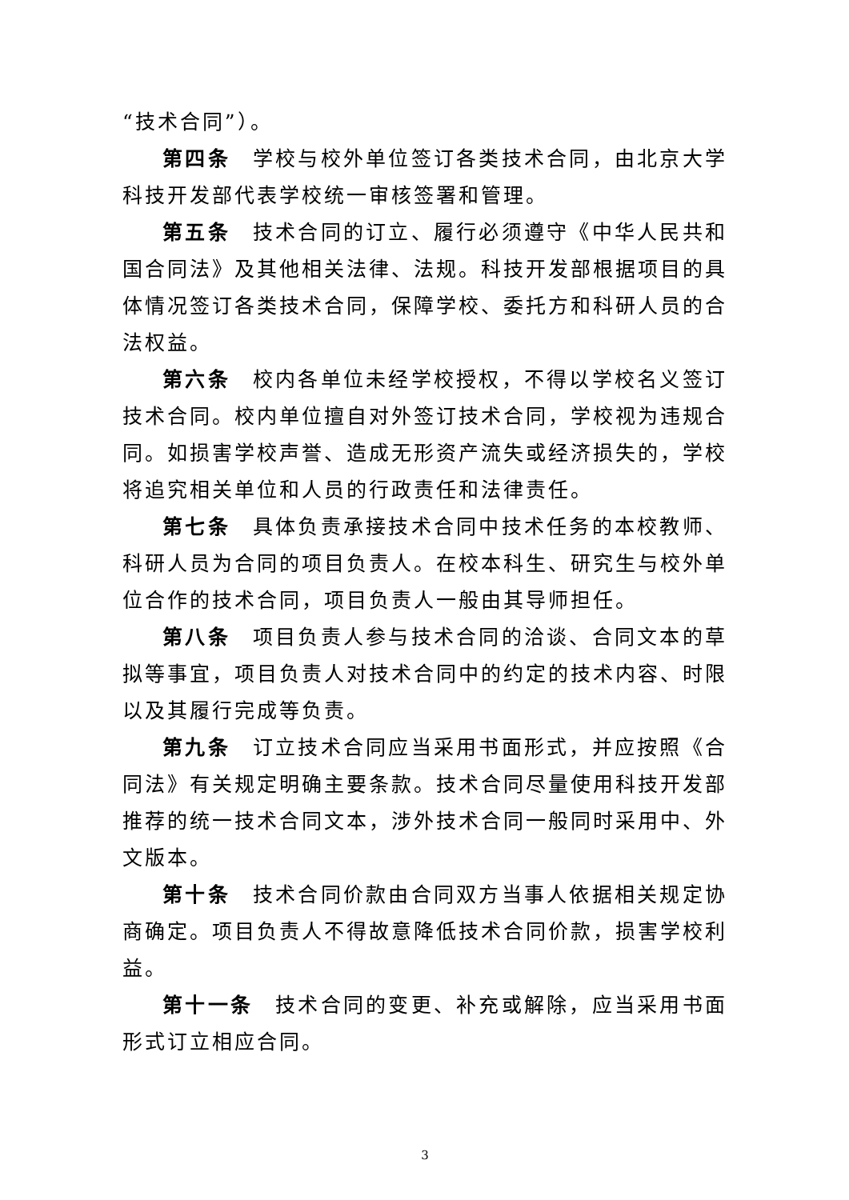“技术合同”）。
第四条 学校与校外单位签订各类技术合同，由北京大学科技开发部代表学校统一审核签署和管理。
第五条 技术合同的订立、履行必须遵守《中华人民共和国合同法》及其他相关法律、法规。科技开发部根据项目的具体情况签订各类技术合同，保障学校、委托方和科研人员的合法权益。
第六条 校内各单位未经学校授权，不得以学校名义签订技术合同。校内单位擅自对外签订技术合同，学校视为违规合同。如损害学校声誉、造成无形资产流失或经济损失的，学校将追究相关单位和人员的行政责任和法律责任。
第七条 具体负责承接技术合同中技术任务的本校教师、科研人员为合同的项目负责人。在校本科生、研究生与校外单位合作的技术合同，项目负责人一般由其导师担任。
第八条 项目负责人参与技术合同的洽谈、合同文本的草拟等事宜，项目负责人对技术合同中的约定的技术内容、时限以及其履行完成等负责。
第九条 订立技术合同应当采用书面形式，并应按照《合同法》有关规定明确主要条款。技术合同尽量使用科技开发部推荐的统一技术合同文本，涉外技术合同一般同时采用中、外文版本。
第十条 技术合同价款由合同双方当事人依据相关规定协商确定。项目负责人不得故意降低技术合同价款，损害学校利益。
第十一条 技术合同的变更、补充或解除，应当采用书面形式订立相应合同。
3